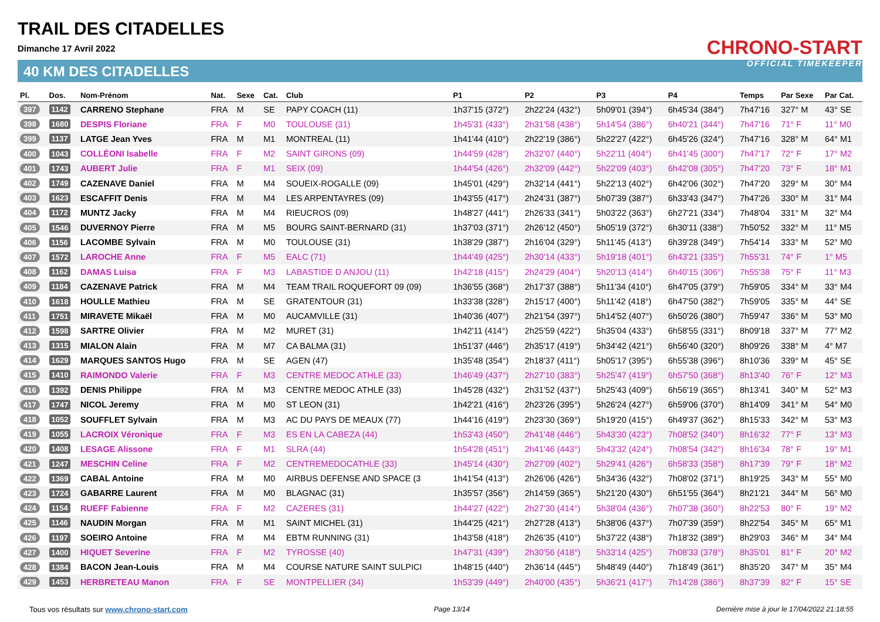TRAIL DES CITADELLES
Dimanche 17 Avril 2022
40 KM DES CITADELLES
CHRONO-START
OFFICIAL TIMEKEEPER
| Pl. | Dos. | Nom-Prénom | Nat. | Sexe | Cat. | Club | P1 | P2 | P3 | P4 | Temps | Par Sexe | Par Cat. |
| --- | --- | --- | --- | --- | --- | --- | --- | --- | --- | --- | --- | --- | --- |
| 397 | 1142 | CARRENO Stephane | FRA | M | SE | PAPY COACH (11) | 1h37'15 (372°) | 2h22'24 (432°) | 5h09'01 (394°) | 6h45'34 (384°) | 7h47'16 | 327° M | 43° SE |
| 398 | 1680 | DESPIS Floriane | FRA | F | M0 | TOULOUSE (31) | 1h45'31 (433°) | 2h31'58 (438°) | 5h14'54 (386°) | 6h40'21 (344°) | 7h47'16 | 71° F | 11° M0 |
| 399 | 1137 | LATGE Jean Yves | FRA | M | M1 | MONTREAL (11) | 1h41'44 (410°) | 2h22'19 (386°) | 5h22'27 (422°) | 6h45'26 (324°) | 7h47'16 | 328° M | 64° M1 |
| 400 | 1043 | COLLÉONI Isabelle | FRA | F | M2 | SAINT GIRONS (09) | 1h44'59 (428°) | 2h32'07 (440°) | 5h22'11 (404°) | 6h41'45 (300°) | 7h47'17 | 72° F | 17° M2 |
| 401 | 1743 | AUBERT Julie | FRA | F | M1 | SEIX (09) | 1h44'54 (426°) | 2h32'09 (442°) | 5h22'09 (403°) | 6h42'08 (305°) | 7h47'20 | 73° F | 18° M1 |
| 402 | 1749 | CAZENAVE Daniel | FRA | M | M4 | SOUEIX-ROGALLE (09) | 1h45'01 (429°) | 2h32'14 (441°) | 5h22'13 (402°) | 6h42'06 (302°) | 7h47'20 | 329° M | 30° M4 |
| 403 | 1623 | ESCAFFIT Denis | FRA | M | M4 | LES ARPENTAYRES (09) | 1h43'55 (417°) | 2h24'31 (387°) | 5h07'39 (387°) | 6h33'43 (347°) | 7h47'26 | 330° M | 31° M4 |
| 404 | 1172 | MUNTZ Jacky | FRA | M | M4 | RIEUCROS (09) | 1h48'27 (441°) | 2h26'33 (341°) | 5h03'22 (363°) | 6h27'21 (334°) | 7h48'04 | 331° M | 32° M4 |
| 405 | 1546 | DUVERNOY Pierre | FRA | M | M5 | BOURG SAINT-BERNARD (31) | 1h37'03 (371°) | 2h26'12 (450°) | 5h05'19 (372°) | 6h30'11 (338°) | 7h50'52 | 332° M | 11° M5 |
| 406 | 1156 | LACOMBE Sylvain | FRA | M | M0 | TOULOUSE (31) | 1h38'29 (387°) | 2h16'04 (329°) | 5h11'45 (413°) | 6h39'28 (349°) | 7h54'14 | 333° M | 52° M0 |
| 407 | 1572 | LAROCHE Anne | FRA | F | M5 | EALC (71) | 1h44'49 (425°) | 2h30'14 (433°) | 5h19'18 (401°) | 6h43'21 (335°) | 7h55'31 | 74° F | 1° M5 |
| 408 | 1162 | DAMAS Luisa | FRA | F | M3 | LABASTIDE D ANJOU (11) | 1h42'18 (415°) | 2h24'29 (404°) | 5h20'13 (414°) | 6h40'15 (306°) | 7h55'38 | 75° F | 11° M3 |
| 409 | 1184 | CAZENAVE Patrick | FRA | M | M4 | TEAM TRAIL ROQUEFORT 09 (09) | 1h36'55 (368°) | 2h17'37 (388°) | 5h11'34 (410°) | 6h47'05 (379°) | 7h59'05 | 334° M | 33° M4 |
| 410 | 1618 | HOULLE Mathieu | FRA | M | SE | GRATENTOUR (31) | 1h33'38 (328°) | 2h15'17 (400°) | 5h11'42 (418°) | 6h47'50 (382°) | 7h59'05 | 335° M | 44° SE |
| 411 | 1751 | MIRAVETE Mikaël | FRA | M | M0 | AUCAMVILLE (31) | 1h40'36 (407°) | 2h21'54 (397°) | 5h14'52 (407°) | 6h50'26 (380°) | 7h59'47 | 336° M | 53° M0 |
| 412 | 1598 | SARTRE Olivier | FRA | M | M2 | MURET (31) | 1h42'11 (414°) | 2h25'59 (422°) | 5h35'04 (433°) | 6h58'55 (331°) | 8h09'18 | 337° M | 77° M2 |
| 413 | 1315 | MIALON Alain | FRA | M | M7 | CA BALMA (31) | 1h51'37 (446°) | 2h35'17 (419°) | 5h34'42 (421°) | 6h56'40 (320°) | 8h09'26 | 338° M | 4° M7 |
| 414 | 1629 | MARQUES SANTOS Hugo | FRA | M | SE | AGEN (47) | 1h35'48 (354°) | 2h18'37 (411°) | 5h05'17 (395°) | 6h55'38 (396°) | 8h10'36 | 339° M | 45° SE |
| 415 | 1410 | RAIMONDO Valerie | FRA | F | M3 | CENTRE MEDOC ATHLE (33) | 1h46'49 (437°) | 2h27'10 (383°) | 5h25'47 (419°) | 6h57'50 (368°) | 8h13'40 | 76° F | 12° M3 |
| 416 | 1392 | DENIS Philippe | FRA | M | M3 | CENTRE MEDOC ATHLE (33) | 1h45'28 (432°) | 2h31'52 (437°) | 5h25'43 (409°) | 6h56'19 (365°) | 8h13'41 | 340° M | 52° M3 |
| 417 | 1747 | NICOL Jeremy | FRA | M | M0 | ST LEON (31) | 1h42'21 (416°) | 2h23'26 (395°) | 5h26'24 (427°) | 6h59'06 (370°) | 8h14'09 | 341° M | 54° M0 |
| 418 | 1052 | SOUFFLET Sylvain | FRA | M | M3 | AC DU PAYS DE MEAUX (77) | 1h44'16 (419°) | 2h23'30 (369°) | 5h19'20 (415°) | 6h49'37 (362°) | 8h15'33 | 342° M | 53° M3 |
| 419 | 1055 | LACROIX Véronique | FRA | F | M3 | ES EN LA CABEZA (44) | 1h53'43 (450°) | 2h41'48 (446°) | 5h43'30 (423°) | 7h08'52 (340°) | 8h16'32 | 77° F | 13° M3 |
| 420 | 1408 | LESAGE Alissone | FRA | F | M1 | SLRA (44) | 1h54'28 (451°) | 2h41'46 (443°) | 5h43'32 (424°) | 7h08'54 (342°) | 8h16'34 | 78° F | 19° M1 |
| 421 | 1247 | MESCHIN Celine | FRA | F | M2 | CENTREMEDOCATHLE (33) | 1h45'14 (430°) | 2h27'09 (402°) | 5h29'41 (426°) | 6h58'33 (358°) | 8h17'39 | 79° F | 18° M2 |
| 422 | 1369 | CABAL Antoine | FRA | M | M0 | AIRBUS DEFENSE AND SPACE (3 | 1h41'54 (413°) | 2h26'06 (426°) | 5h34'36 (432°) | 7h08'02 (371°) | 8h19'25 | 343° M | 55° M0 |
| 423 | 1724 | GABARRE Laurent | FRA | M | M0 | BLAGNAC (31) | 1h35'57 (356°) | 2h14'59 (365°) | 5h21'20 (430°) | 6h51'55 (364°) | 8h21'21 | 344° M | 56° M0 |
| 424 | 1154 | RUEFF Fabienne | FRA | F | M2 | CAZERES (31) | 1h44'27 (422°) | 2h27'30 (414°) | 5h38'04 (436°) | 7h07'38 (360°) | 8h22'53 | 80° F | 19° M2 |
| 425 | 1146 | NAUDIN Morgan | FRA | M | M1 | SAINT MICHEL (31) | 1h44'25 (421°) | 2h27'28 (413°) | 5h38'06 (437°) | 7h07'39 (359°) | 8h22'54 | 345° M | 65° M1 |
| 426 | 1197 | SOEIRO Antoine | FRA | M | M4 | EBTM RUNNING (31) | 1h43'58 (418°) | 2h26'35 (410°) | 5h37'22 (438°) | 7h18'32 (389°) | 8h29'03 | 346° M | 34° M4 |
| 427 | 1400 | HIQUET Severine | FRA | F | M2 | TYROSSE (40) | 1h47'31 (439°) | 2h30'56 (418°) | 5h33'14 (425°) | 7h08'33 (378°) | 8h35'01 | 81° F | 20° M2 |
| 428 | 1384 | BACON Jean-Louis | FRA | M | M4 | COURSE NATURE SAINT SULPICI | 1h48'15 (440°) | 2h36'14 (445°) | 5h48'49 (440°) | 7h18'49 (361°) | 8h35'20 | 347° M | 35° M4 |
| 429 | 1453 | HERBRETEAU Manon | FRA | F | SE | MONTPELLIER (34) | 1h53'39 (449°) | 2h40'00 (435°) | 5h36'21 (417°) | 7h14'28 (386°) | 8h37'39 | 82° F | 15° SE |
Tous vos résultats sur www.chrono-start.com Page 13/14 Dernière mise à jour le 17/04/2022 21:18:55